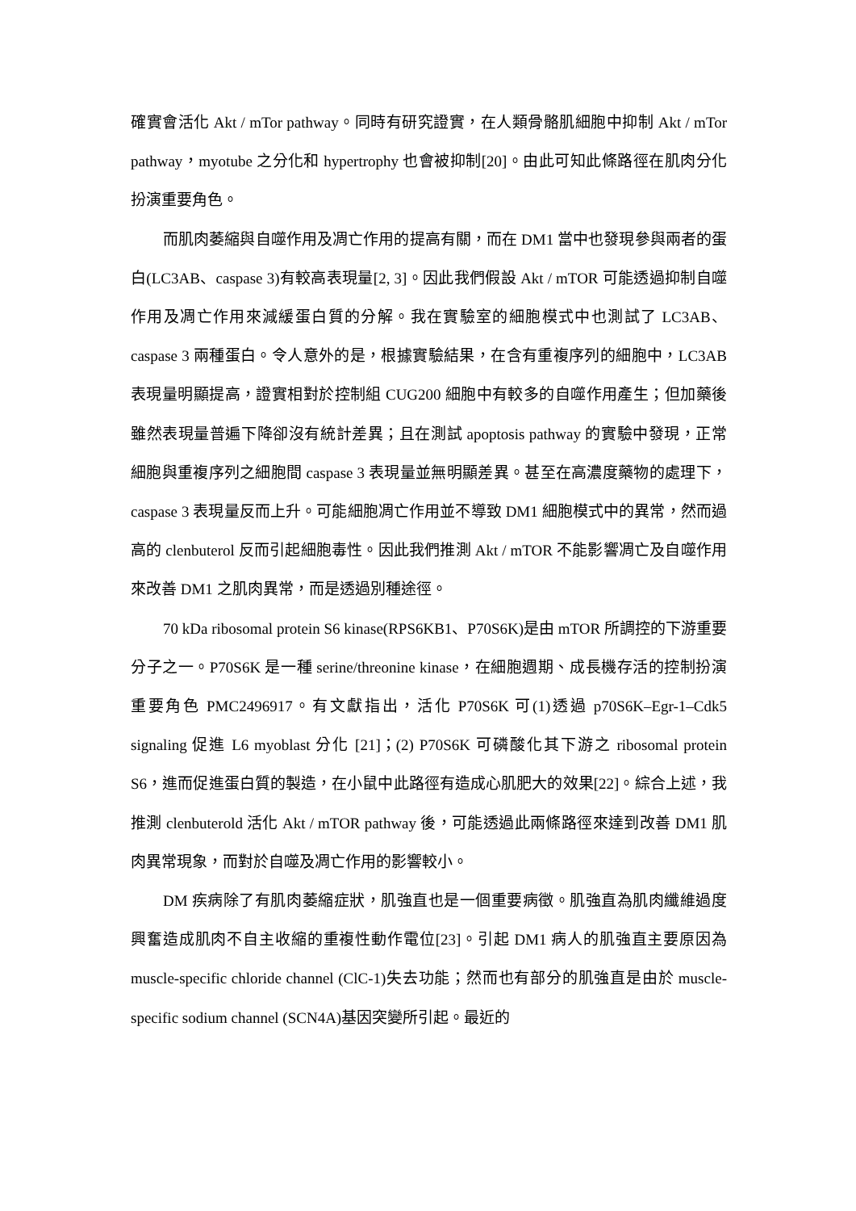確實會活化 Akt / mTor pathway。同時有研究證實，在人類骨骼肌細胞中抑制 Akt / mTor pathway，myotube 之分化和 hypertrophy 也會被抑制[20]。由此可知此條路徑在肌肉分化扮演重要角色。
而肌肉萎縮與自噬作用及凋亡作用的提高有關，而在 DM1 當中也發現參與兩者的蛋白(LC3AB、caspase 3)有較高表現量[2, 3]。因此我們假設 Akt / mTOR 可能透過抑制自噬作用及凋亡作用來減緩蛋白質的分解。我在實驗室的細胞模式中也測試了 LC3AB、caspase 3 兩種蛋白。令人意外的是，根據實驗結果，在含有重複序列的細胞中，LC3AB 表現量明顯提高，證實相對於控制組 CUG200 細胞中有較多的自噬作用產生；但加藥後雖然表現量普遍下降卻沒有統計差異；且在測試 apoptosis pathway 的實驗中發現，正常細胞與重複序列之細胞間 caspase 3 表現量並無明顯差異。甚至在高濃度藥物的處理下，caspase 3 表現量反而上升。可能細胞凋亡作用並不導致 DM1 細胞模式中的異常，然而過高的 clenbuterol 反而引起細胞毒性。因此我們推測 Akt / mTOR 不能影響凋亡及自噬作用來改善 DM1 之肌肉異常，而是透過別種途徑。
70 kDa ribosomal protein S6 kinase(RPS6KB1、P70S6K)是由 mTOR 所調控的下游重要分子之一。P70S6K 是一種 serine/threonine kinase，在細胞週期、成長機存活的控制扮演重要角色 PMC2496917。有文獻指出，活化 P70S6K 可(1)透過 p70S6K–Egr-1–Cdk5 signaling 促進 L6 myoblast 分化 [21]；(2) P70S6K 可磷酸化其下游之 ribosomal protein S6，進而促進蛋白質的製造，在小鼠中此路徑有造成心肌肥大的效果[22]。綜合上述，我推測 clenbuterold 活化 Akt / mTOR pathway 後，可能透過此兩條路徑來達到改善 DM1 肌肉異常現象，而對於自噬及凋亡作用的影響較小。
DM 疾病除了有肌肉萎縮症狀，肌強直也是一個重要病徵。肌強直為肌肉纖維過度興奮造成肌肉不自主收縮的重複性動作電位[23]。引起 DM1 病人的肌強直主要原因為 muscle-specific chloride channel (ClC-1)失去功能；然而也有部分的肌強直是由於 muscle-specific sodium channel (SCN4A)基因突變所引起。最近的